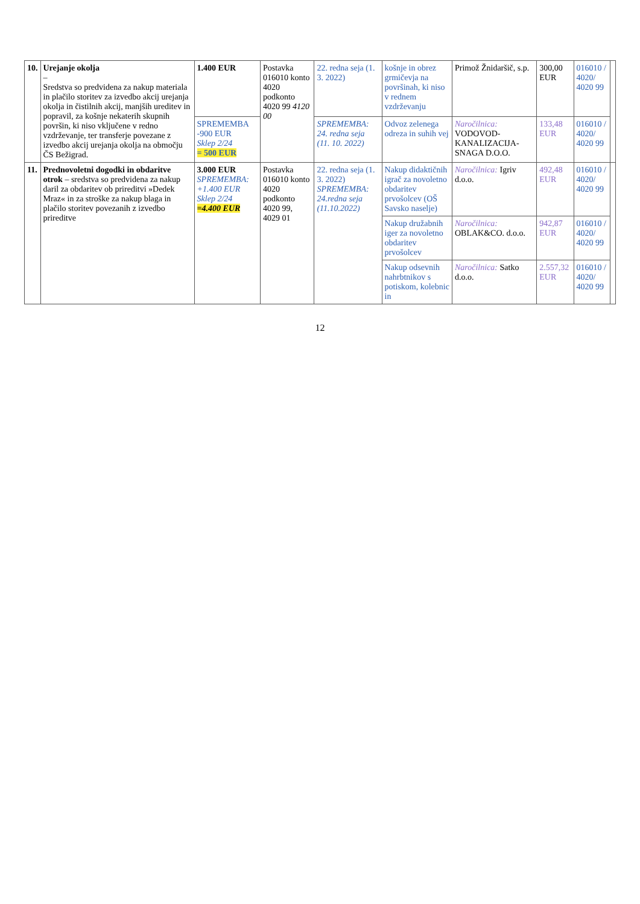| 10. | Urejanje okolja – Sredstva so predvidena za nakup materiala in plačilo storitev za izvedbo akcij urejanja okolja in čistilnih akcij, manjših ureditev in popravil, za košnje nekaterih skupnih površin, ki niso vključene v redno vzdrževanje, ter transferje povezane z izvedbo akcij urejanja okolja na območju ČS Bežigrad. | 1.400 EUR | Postavka 016010 konto 4020 podkonto 4020 99 4120 00 | 22. redna seja (1. 3. 2022) | košnje in obrez grmičevja na površinah, ki niso v rednem vzdrževanju | Primož Žnidaršič, s.p. | 300,00 EUR | 016010 / 4020/ 4020 99 | |
| | | SPREMEMBA -900 EUR Sklep 2/24 = 500 EUR | | SPREMEMBA: 24. redna seja (11. 10. 2022) | Odvoz zelenega odreza in suhih vej | Naročilnica: VODOVOD-KANALIZACIJA-SNAGA D.O.O. | 133,48 EUR | 016010 / 4020/ 4020 99 | |
| 11. | Prednovoletni dogodki in obdaritve otrok – sredstva so predvidena za nakup daril za obdaritev ob prireditvi »Dedek Mraz« in za stroške za nakup blaga in plačilo storitev povezanih z izvedbo prireditve | 3.000 EUR SPREMEMBA: +1.400 EUR Sklep 2/24 =4.400 EUR | Postavka 016010 konto 4020 podkonto 4020 99, 4029 01 | 22. redna seja (1. 3. 2022) SPREMEMBA: 24.redna seja (11.10.2022) | Nakup didaktičnih igrač za novoletno obdaritev prvošolcev (OŠ Savsko naselje) | Naročilnica: Igriv d.o.o. | 492,48 EUR | 016010 / 4020/ 4020 99 | |
| | | | | | Nakup družabnih iger za novoletno obdaritev prvošolcev | Naročilnica: OBLAK&CO. d.o.o. | 942,87 EUR | 016010 / 4020/ 4020 99 | |
| | | | | | Nakup odsevnih nahrbtnikov s potiskom, kolebnic in | Naročilnica: Satko d.o.o. | 2.557,32 EUR | 016010 / 4020/ 4020 99 | |
12